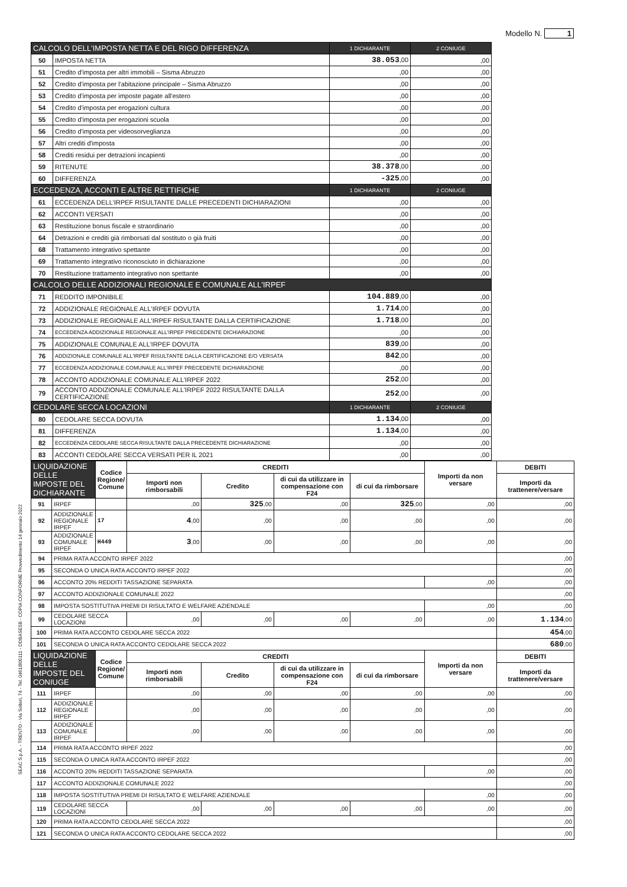Modello N. 1
| CALCOLO DELL'IMPOSTA NETTA E DEL RIGO DIFFERENZA | | 1 DICHIARANTE | 2 CONIUGE |
| --- | --- | --- | --- |
| 50 | IMPOSTA NETTA | 38.053 ,00 | ,00 |
| 51 | Credito d'imposta per altri immobili – Sisma Abruzzo | ,00 | ,00 |
| 52 | Credito d'imposta per l'abitazione principale – Sisma Abruzzo | ,00 | ,00 |
| 53 | Credito d'imposta per imposte pagate all'estero | ,00 | ,00 |
| 54 | Credito d'imposta per erogazioni cultura | ,00 | ,00 |
| 55 | Credito d'imposta per erogazioni scuola | ,00 | ,00 |
| 56 | Credito d'imposta per videosorveglianza | ,00 | ,00 |
| 57 | Altri crediti d'imposta | ,00 | ,00 |
| 58 | Crediti residui per detrazioni incapienti | ,00 | ,00 |
| 59 | RITENUTE | 38.378 ,00 | ,00 |
| 60 | DIFFERENZA | -325 ,00 | ,00 |
| ECCEDENZA, ACCONTI E ALTRE RETTIFICHE | | 1 DICHIARANTE | 2 CONIUGE |
| 61 | ECCEDENZA DELL'IRPEF RISULTANTE DALLE PRECEDENTI DICHIARAZIONI | ,00 | ,00 |
| 62 | ACCONTI VERSATI | ,00 | ,00 |
| 63 | Restituzione bonus fiscale e straordinario | ,00 | ,00 |
| 64 | Detrazioni e crediti già rimborsati dal sostituto o già fruiti | ,00 | ,00 |
| 68 | Trattamento integrativo spettante | ,00 | ,00 |
| 69 | Trattamento integrativo riconosciuto in dichiarazione | ,00 | ,00 |
| 70 | Restituzione trattamento integrativo non spettante | ,00 | ,00 |
| CALCOLO DELLE ADDIZIONALI REGIONALE E COMUNALE ALL'IRPEF | | | |
| 71 | REDDITO IMPONIBILE | 104.889 ,00 | ,00 |
| 72 | ADDIZIONALE REGIONALE ALL'IRPEF DOVUTA | 1.714 ,00 | ,00 |
| 73 | ADDIZIONALE REGIONALE ALL'IRPEF RISULTANTE DALLA CERTIFICAZIONE | 1.718 ,00 | ,00 |
| 74 | ECCEDENZA ADDIZIONALE REGIONALE ALL'IRPEF PRECEDENTE DICHIARAZIONE | ,00 | ,00 |
| 75 | ADDIZIONALE COMUNALE ALL'IRPEF DOVUTA | 839 ,00 | ,00 |
| 76 | ADDIZIONALE COMUNALE ALL'IRPEF RISULTANTE DALLA CERTIFICAZIONE E/O VERSATA | 842 ,00 | ,00 |
| 77 | ECCEDENZA ADDIZIONALE COMUNALE ALL'IRPEF PRECEDENTE DICHIARAZIONE | ,00 | ,00 |
| 78 | ACCONTO ADDIZIONALE COMUNALE ALL'IRPEF 2022 | 252 ,00 | ,00 |
| 79 | ACCONTO ADDIZIONALE COMUNALE ALL'IRPEF 2022 RISULTANTE DALLA CERTIFICAZIONE | 252 ,00 | ,00 |
| CEDOLARE SECCA LOCAZIONI | | 1 DICHIARANTE | 2 CONIUGE |
| 80 | CEDOLARE SECCA DOVUTA | 1.134 ,00 | ,00 |
| 81 | DIFFERENZA | 1.134 ,00 | ,00 |
| 82 | ECCEDENZA CEDOLARE SECCA RISULTANTE DALLA PRECEDENTE DICHIARAZIONE | ,00 | ,00 |
| 83 | ACCONTI CEDOLARE SECCA VERSATI PER IL 2021 | ,00 | ,00 |
| LIQUIDAZIONE DELLE IMPOSTE DEL DICHIARANTE | | Codice Regione/ Comune | CREDITI | | | | Importi da non versare | DEBITI |
| --- | --- | --- | --- | --- | --- | --- | --- | --- |
| | | | Importi non rimborsabili | Credito | di cui da utilizzare in compensazione con F24 | di cui da rimborsare | | Importi da trattenere/versare |
| 91 | IRPEF | | ,00 | 325 ,00 | ,00 | 325 ,00 | ,00 | ,00 |
| 92 | ADDIZIONALE REGIONALE IRPEF | 17 | 4 ,00 | ,00 | ,00 | ,00 | ,00 | ,00 |
| 93 | ADDIZIONALE COMUNALE IRPEF | H449 | 3 ,00 | ,00 | ,00 | ,00 | ,00 | ,00 |
| 94 | PRIMA RATA ACCONTO IRPEF 2022 | | | | | | | ,00 |
| 95 | SECONDA O UNICA RATA ACCONTO IRPEF 2022 | | | | | | | ,00 |
| 96 | ACCONTO 20% REDDITI TASSAZIONE SEPARATA | | | | | | ,00 | ,00 |
| 97 | ACCONTO ADDIZIONALE COMUNALE 2022 | | | | | | | ,00 |
| 98 | IMPOSTA SOSTITUTIVA PREMI DI RISULTATO E WELFARE AZIENDALE | | | | | | ,00 | ,00 |
| 99 | CEDOLARE SECCA LOCAZIONI | | ,00 | ,00 | ,00 | ,00 | ,00 | 1.134 ,00 |
| 100 | PRIMA RATA ACCONTO CEDOLARE SECCA 2022 | | | | | | | 454 ,00 |
| 101 | SECONDA O UNICA RATA ACCONTO CEDOLARE SECCA 2022 | | | | | | | 680 ,00 |
| LIQUIDAZIONE DELLE IMPOSTE DEL CONIUGE | | Codice Regione/ Comune | CREDITI | | | | Importi da non versare | DEBITI |
| | | | Importi non rimborsabili | Credito | di cui da utilizzare in compensazione con F24 | di cui da rimborsare | | Importi da trattenere/versare |
| 111 | IRPEF | | ,00 | ,00 | ,00 | ,00 | ,00 | ,00 |
| 112 | ADDIZIONALE REGIONALE IRPEF | | ,00 | ,00 | ,00 | ,00 | ,00 | ,00 |
| 113 | ADDIZIONALE COMUNALE IRPEF | | ,00 | ,00 | ,00 | ,00 | ,00 | ,00 |
| 114 | PRIMA RATA ACCONTO IRPEF 2022 | | | | | | | ,00 |
| 115 | SECONDA O UNICA RATA ACCONTO IRPEF 2022 | | | | | | | ,00 |
| 116 | ACCONTO 20% REDDITI TASSAZIONE SEPARATA | | | | | | ,00 | ,00 |
| 117 | ACCONTO ADDIZIONALE COMUNALE 2022 | | | | | | | ,00 |
| 118 | IMPOSTA SOSTITUTIVA PREMI DI RISULTATO E WELFARE AZIENDALE | | | | | | ,00 | ,00 |
| 119 | CEDOLARE SECCA LOCAZIONI | | ,00 | ,00 | ,00 | ,00 | ,00 | ,00 |
| 120 | PRIMA RATA ACCONTO CEDOLARE SECCA 2022 | | | | | | | ,00 |
| 121 | SECONDA O UNICA RATA ACCONTO CEDOLARE SECCA 2022 | | | | | | | ,00 |
SEAC S.p.A. - TRENTO - Via Solteri, 74 - Tel. 0461/805111 - DDBASE5B - COPIA CONFORME Provvedimento 14 gennaio 2022